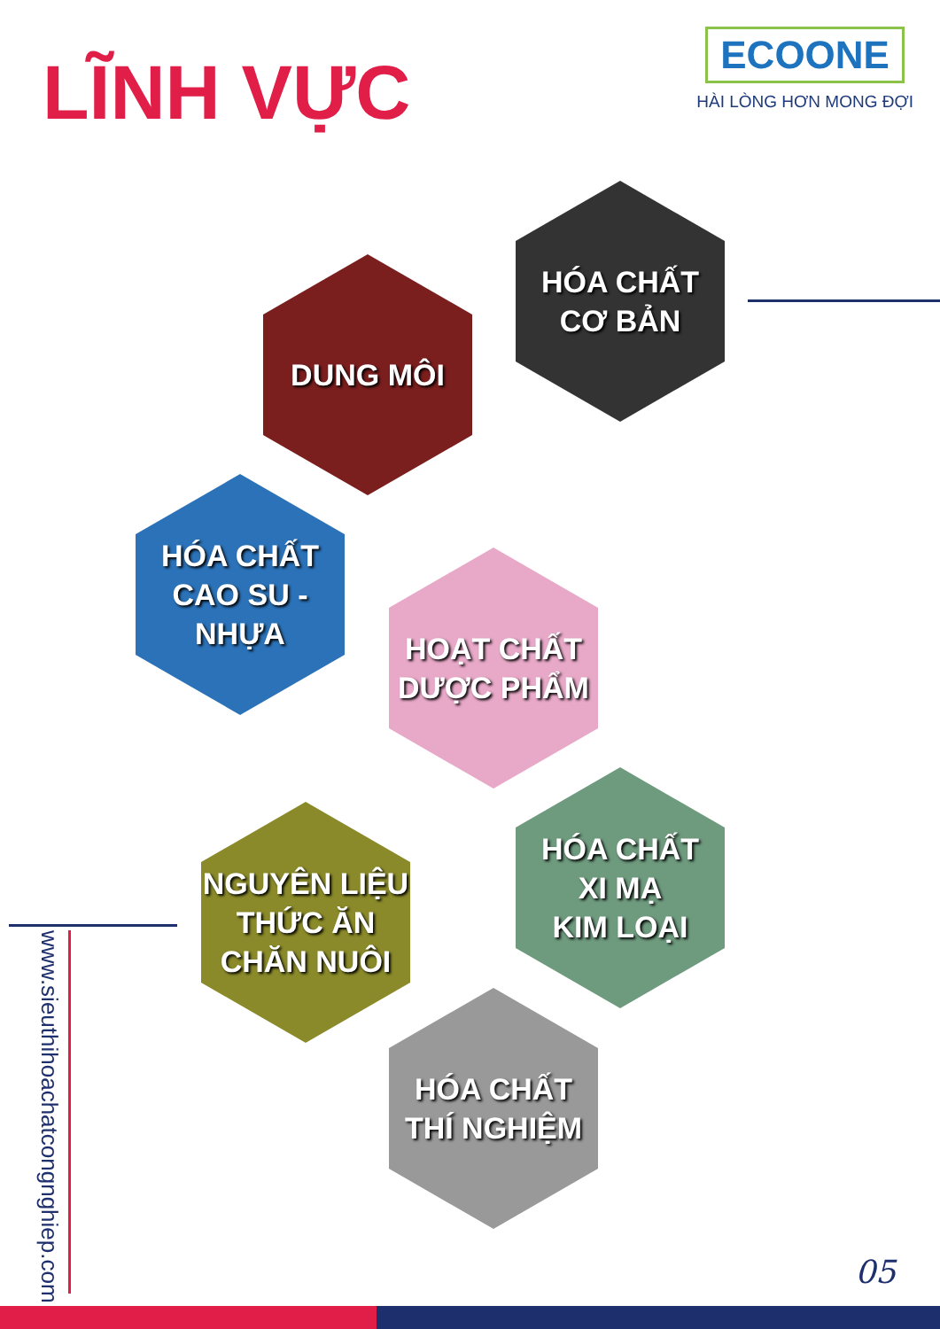LĨNH VỰC
ECOONE
HÀI LÒNG HƠN MONG ĐỢI
HÓA CHẤT
CƠ BẢN
DUNG MÔI
HÓA CHẤT
CAO SU -
NHỰA
HOẠT CHẤT
DƯỢC PHẨM
NGUYÊN LIỆU
THỨC ĂN
CHĂN NUÔI
HÓA CHẤT
XI MẠ
KIM LOẠI
HÓA CHẤT
THÍ NGHIỆM
www.sieuthihoachatcongnghiep.com
05